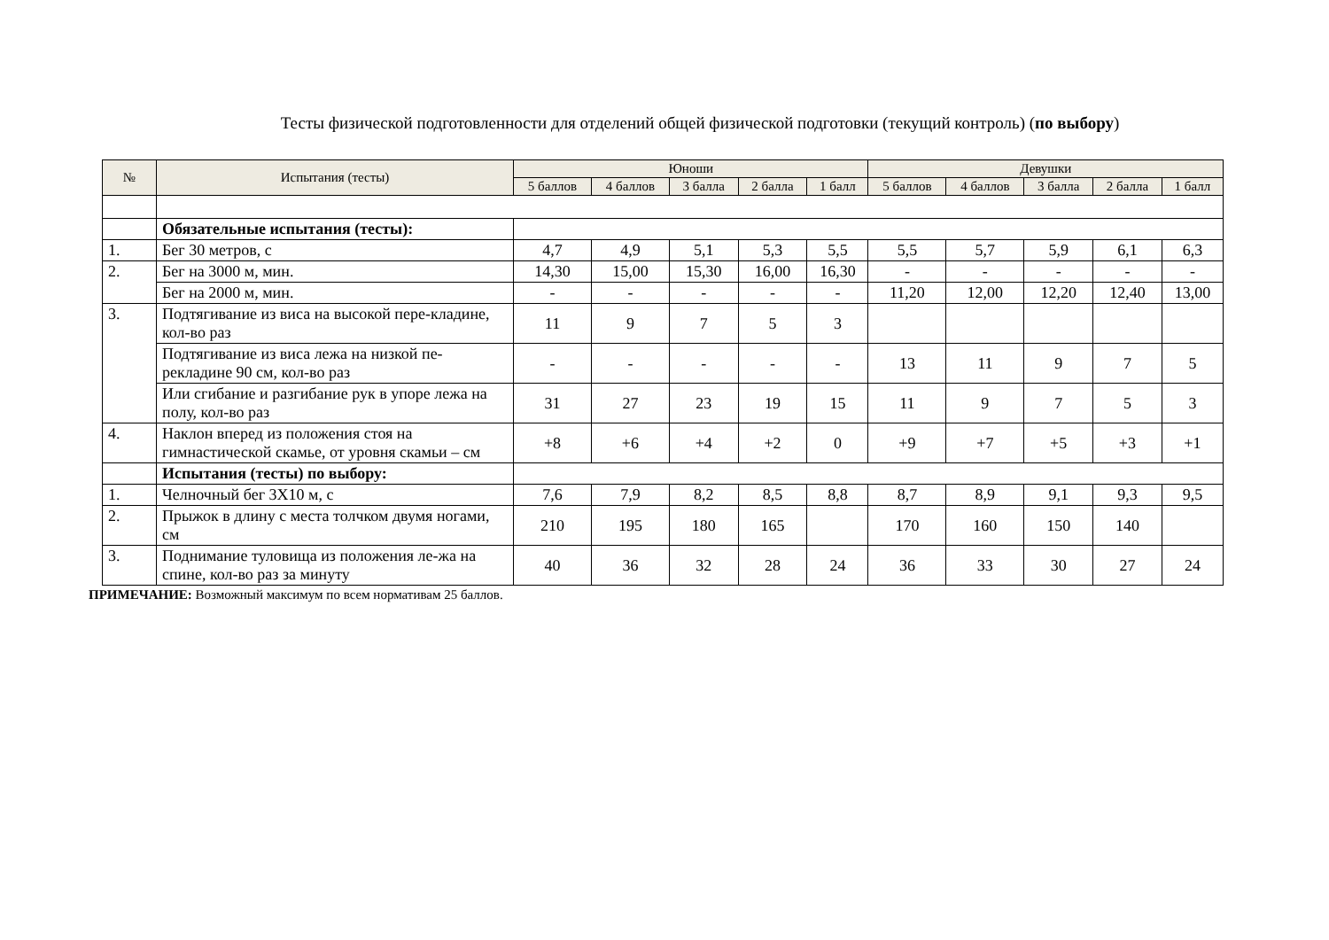Тесты физической подготовленности для отделений общей физической подготовки (текущий контроль) (по выбору)
| № | Испытания (тесты) | Юноши | | | | | Девушки | | | | |
| --- | --- | --- | --- | --- | --- | --- | --- | --- | --- | --- | --- |
| | | 5 баллов | 4 баллов | 3 балла | 2 балла | 1 балл | 5 баллов | 4 баллов | 3 балла | 2 балла | 1 балл |
| | Обязательные испытания (тесты): | | | | | | | | | | |
| 1. | Бег 30 метров, с | 4,7 | 4,9 | 5,1 | 5,3 | 5,5 | 5,5 | 5,7 | 5,9 | 6,1 | 6,3 |
| 2. | Бег на 3000 м, мин. | 14,30 | 15,00 | 15,30 | 16,00 | 16,30 | - | - | - | - | - |
| | Бег на 2000 м, мин. | - | - | - | - | - | 11,20 | 12,00 | 12,20 | 12,40 | 13,00 |
| 3. | Подтягивание из виса на высокой пере-кладине, кол-во раз | 11 | 9 | 7 | 5 | 3 | | | | | |
| | Подтягивание из виса лежа на низкой пе-рекладине 90 см, кол-во раз | - | - | - | - | - | 13 | 11 | 9 | 7 | 5 |
| | Или сгибание и разгибание рук в упоре лежа на полу, кол-во раз | 31 | 27 | 23 | 19 | 15 | 11 | 9 | 7 | 5 | 3 |
| 4. | Наклон вперед из положения стоя на гимнастической скамье, от уровня скамьи – см | +8 | +6 | +4 | +2 | 0 | +9 | +7 | +5 | +3 | +1 |
| | Испытания (тесты) по выбору: | | | | | | | | | | |
| 1. | Челночный бег 3Х10 м, с | 7,6 | 7,9 | 8,2 | 8,5 | 8,8 | 8,7 | 8,9 | 9,1 | 9,3 | 9,5 |
| 2. | Прыжок в длину с места толчком двумя ногами, см | 210 | 195 | 180 | 165 | | 170 | 160 | 150 | 140 | |
| 3. | Поднимание туловища из положения ле-жа на спине, кол-во раз за минуту | 40 | 36 | 32 | 28 | 24 | 36 | 33 | 30 | 27 | 24 |
ПРИМЕЧАНИЕ: Возможный максимум по всем нормативам 25 баллов.